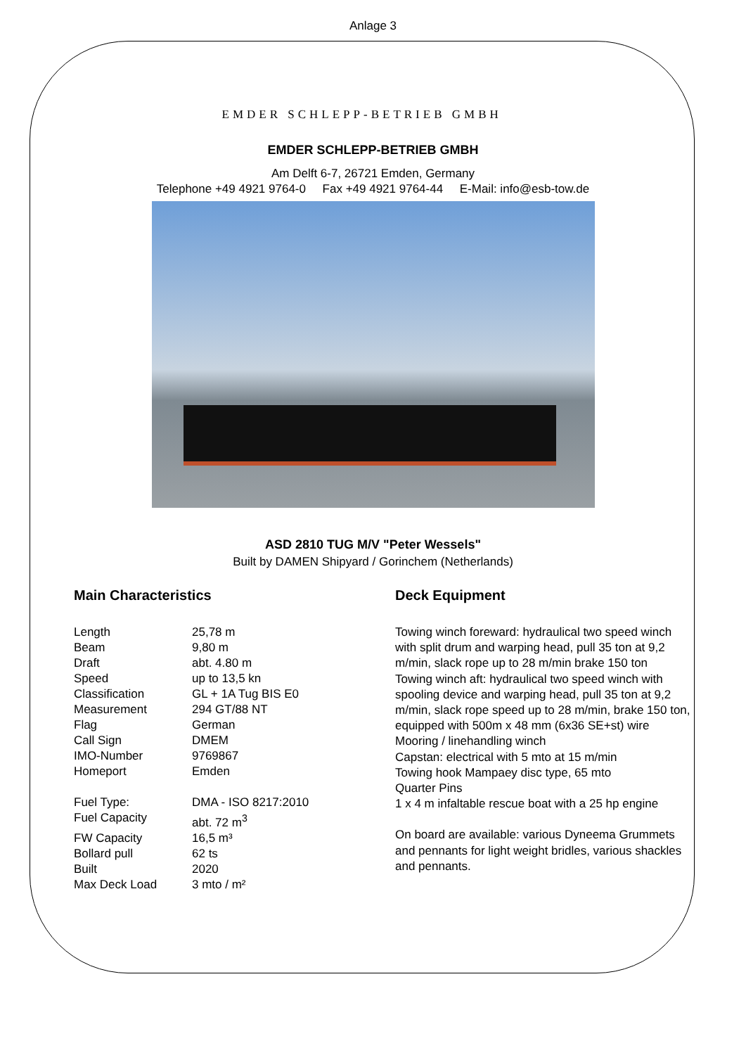Anlage 3
EMDER SCHLEPP-BETRIEB GMBH
EMDER SCHLEPP-BETRIEB GMBH
Am Delft 6-7, 26721 Emden, Germany
Telephone +49 4921 9764-0 Fax +49 4921 9764-44 E-Mail: info@esb-tow.de
ASD 2810 TUG M/V "Peter Wessels"
Built by DAMEN Shipyard / Gorinchem (Netherlands)
Main Characteristics
| Length | 25,78 m |
| Beam | 9,80 m |
| Draft | abt. 4.80 m |
| Speed | up to 13,5 kn |
| Classification | GL + 1A Tug BIS E0 |
| Measurement | 294 GT/88 NT |
| Flag | German |
| Call Sign | DMEM |
| IMO-Number | 9769867 |
| Homeport | Emden |
| Fuel Type: | DMA - ISO 8217:2010 |
| Fuel Capacity | abt. 72 m<sup>3</sup> |
| FW Capacity | 16,5 m³ |
| Bollard pull | 62 ts |
| Built | 2020 |
| Max Deck Load | 3 mto / m² |
Deck Equipment
Towing winch foreward: hydraulical two speed winch with split drum and warping head, pull 35 ton at 9,2 m/min, slack rope up to 28 m/min brake 150 ton
Towing winch aft: hydraulical two speed winch with spooling device and warping head, pull 35 ton at 9,2 m/min, slack rope speed up to 28 m/min, brake 150 ton, equipped with 500m x 48 mm (6x36 SE+st) wire
Mooring / linehandling winch
Capstan: electrical with 5 mto at 15 m/min
Towing hook Mampaey disc type, 65 mto
Quarter Pins
1 x 4 m infaltable rescue boat with a 25 hp engine
On board are available: various Dyneema Grummets and pennants for light weight bridles, various shackles and pennants.